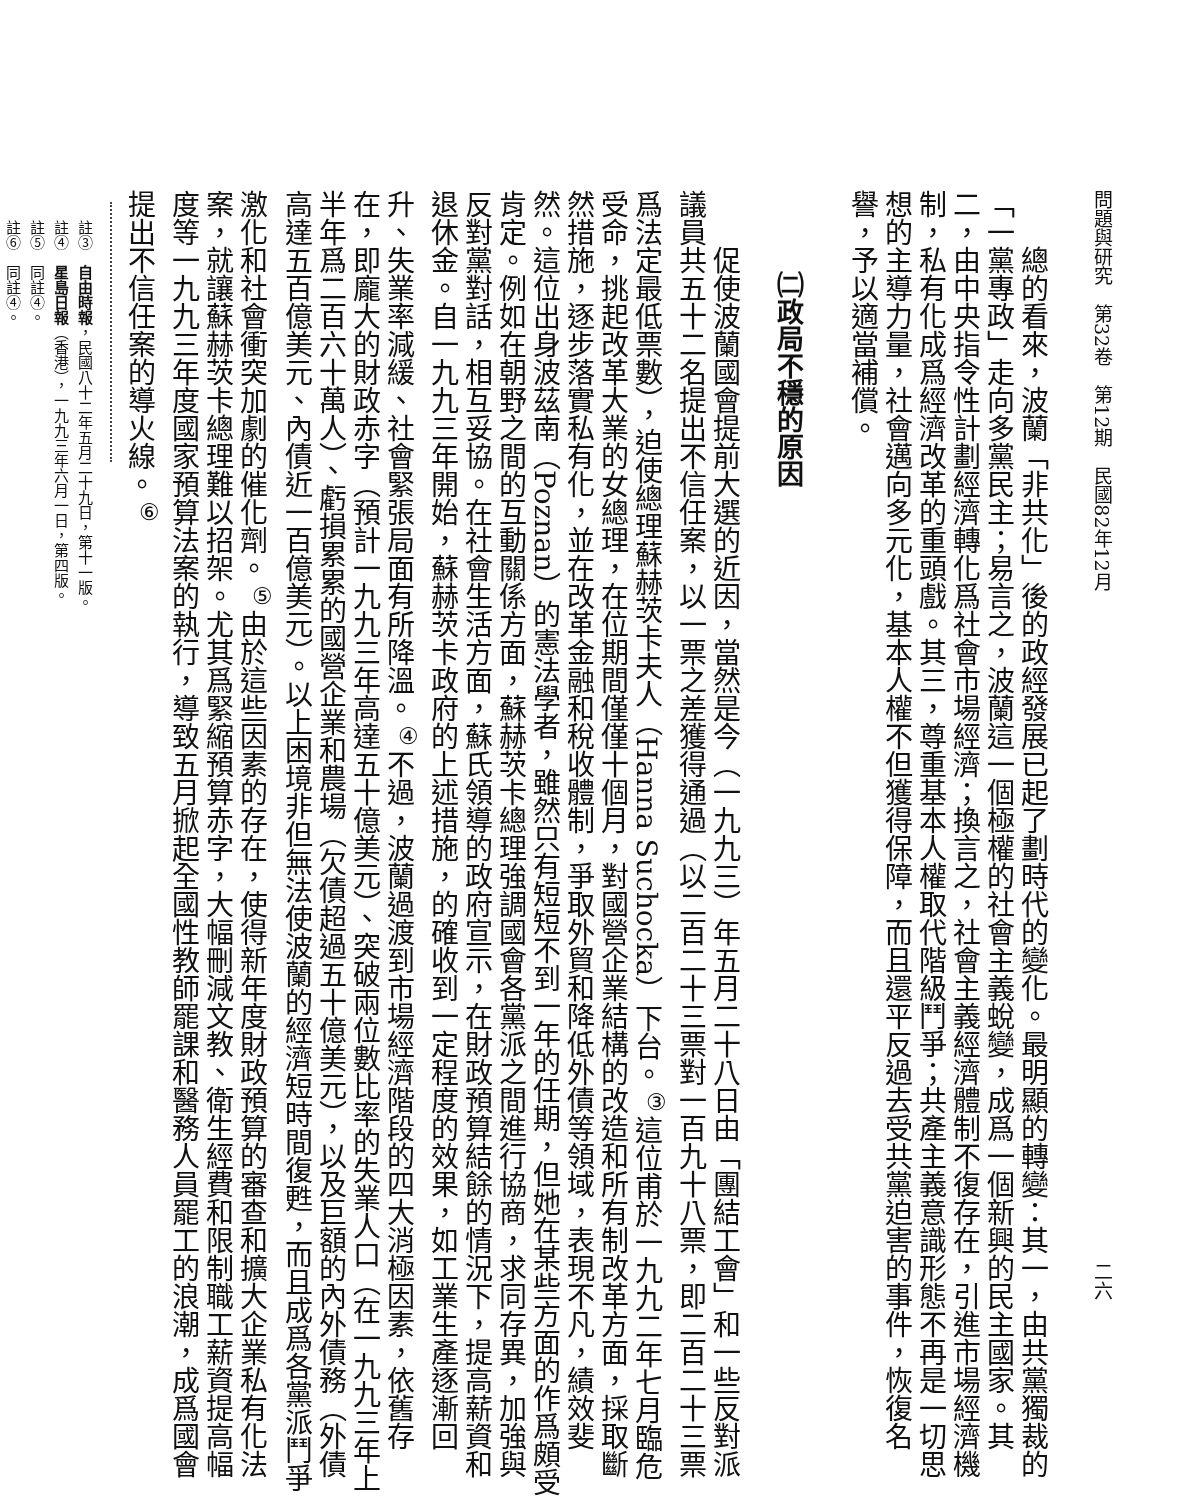問題與研究　第32卷　第12期　民國82年12月 二六
總的看來，波蘭「非共化」後的政經發展已起了劃時代的變化。最明顯的轉變：其一，由共黨獨裁的「一黨專政」走向多黨民主；易言之，波蘭這一個極權的社會主義蛻變，成爲一個新興的民主國家。其二，由中央指令性計劃經濟轉化爲社會市場經濟；換言之，社會主義經濟體制不復存在，引進市場經濟機制，私有化成爲經濟改革的重頭戲。其三，尊重基本人權取代階級鬥爭；共產主義意識形態不再是一切思想的主導力量，社會邁向多元化，基本人權不但獲得保障，而且還平反過去受共黨迫害的事件，恢復名譽，予以適當補償。
㈡政局不穩的原因
促使波蘭國會提前大選的近因，當然是今（一九九三）年五月二十八日由「團結工會」和一些反對派議員共五十二名提出不信任案，以一票之差獲得通過（以二百二十三票對一百九十八票，即二百二十三票爲法定最低票數），迫使總理蘇赫茨卡夫人（Hanna Suchocka）下台。<sup>③</sup>這位甫於一九九二年七月臨危受命，挑起改革大業的女總理，在位期間僅僅十個月，對國營企業結構的改造和所有制改革方面，採取斷然措施，逐步落實私有化，並在改革金融和稅收體制，爭取外貿和降低外債等領域，表現不凡，績效斐然。這位出身波茲南（Poznan）的憲法學者，雖然只有短短不到一年的任期，但她在某些方面的作爲頗受肯定。例如在朝野之間的互動關係方面，蘇赫茨卡總理強調國會各黨派之間進行協商，求同存異，加強與反對黨對話，相互妥協。在社會生活方面，蘇氏領導的政府宣示，在財政預算結餘的情況下，提高薪資和退休金。自一九九三年開始，蘇赫茨卡政府的上述措施，的確收到一定程度的效果，如工業生產逐漸回升、失業率減緩、社會緊張局面有所降溫。<sup>④</sup>不過，波蘭過渡到市場經濟階段的四大消極因素，依舊存在，即龐大的財政赤字（預計一九九三年高達五十億美元）、突破兩位數比率的失業人口（在一九九三年上半年爲二百六十萬人）、虧損累累的國營企業和農場（欠債超過五十億美元），以及巨額的內外債務（外債高達五百億美元、內債近一百億美元）。以上困境非但無法使波蘭的經濟短時間復甦，而且成爲各黨派鬥爭激化和社會衝突加劇的催化劑。<sup>⑤</sup>由於這些因素的存在，使得新年度財政預算的審查和擴大企業私有化法案，就讓蘇赫茨卡總理難以招架。尤其爲緊縮預算赤字，大幅刪減文教、衛生經費和限制職工薪資提高幅度等一九九三年度國家預算法案的執行，導致五月掀起全國性教師罷課和醫務人員罷工的浪潮，成爲國會提出不信任案的導火線。<sup>⑥</sup>
註③　自由時報，民國八十二年五月二十九日，第十一版。
註④　星島日報（香港），一九九三年六月一日，第四版。
註⑤　同註④。
註⑥　同註④。